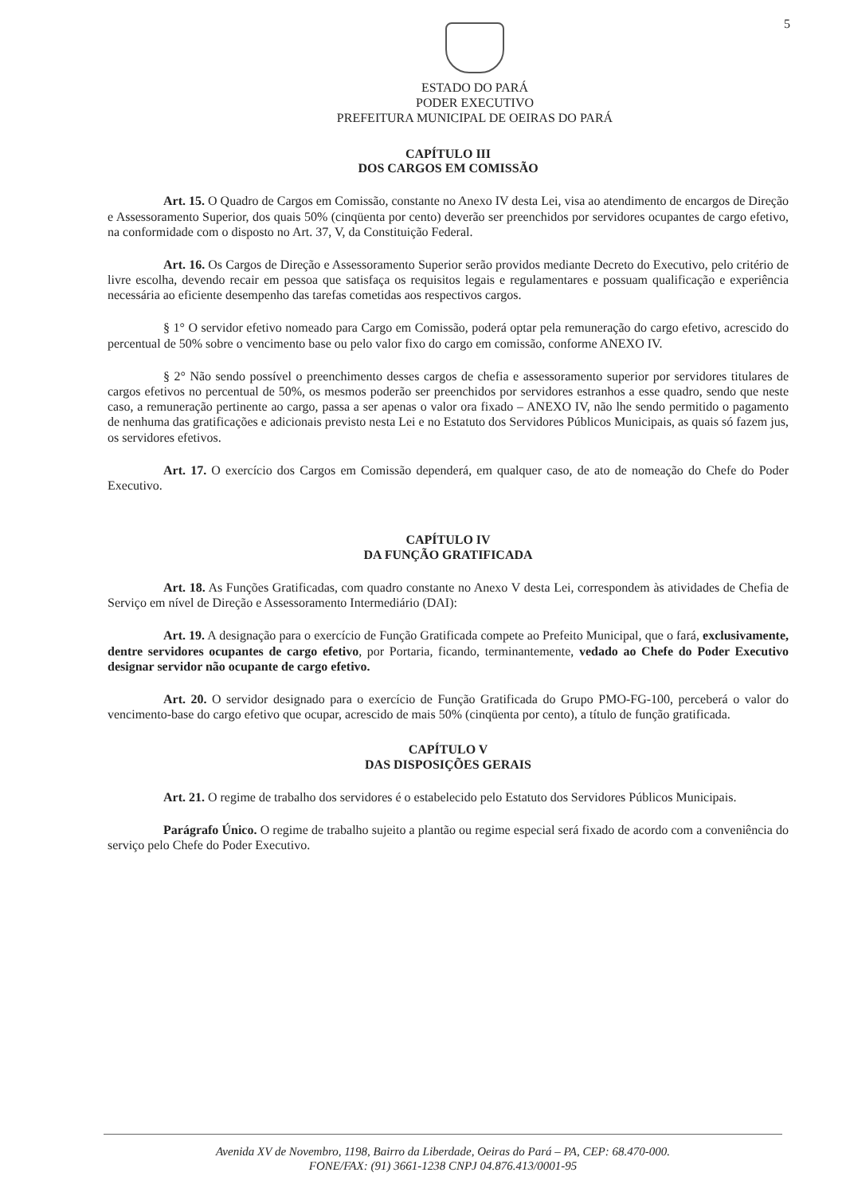5
ESTADO DO PARÁ
PODER EXECUTIVO
PREFEITURA MUNICIPAL DE OEIRAS DO PARÁ
CAPÍTULO III
DOS CARGOS EM COMISSÃO
Art. 15. O Quadro de Cargos em Comissão, constante no Anexo IV desta Lei, visa ao atendimento de encargos de Direção e Assessoramento Superior, dos quais 50% (cinqüenta por cento) deverão ser preenchidos por servidores ocupantes de cargo efetivo, na conformidade com o disposto no Art. 37, V, da Constituição Federal.
Art. 16. Os Cargos de Direção e Assessoramento Superior serão providos mediante Decreto do Executivo, pelo critério de livre escolha, devendo recair em pessoa que satisfaça os requisitos legais e regulamentares e possuam qualificação e experiência necessária ao eficiente desempenho das tarefas cometidas aos respectivos cargos.
§ 1° O servidor efetivo nomeado para Cargo em Comissão, poderá optar pela remuneração do cargo efetivo, acrescido do percentual de 50% sobre o vencimento base ou pelo valor fixo do cargo em comissão, conforme ANEXO IV.
§ 2° Não sendo possível o preenchimento desses cargos de chefia e assessoramento superior por servidores titulares de cargos efetivos no percentual de 50%, os mesmos poderão ser preenchidos por servidores estranhos a esse quadro, sendo que neste caso, a remuneração pertinente ao cargo, passa a ser apenas o valor ora fixado – ANEXO IV, não lhe sendo permitido o pagamento de nenhuma das gratificações e adicionais previsto nesta Lei e no Estatuto dos Servidores Públicos Municipais, as quais só fazem jus, os servidores efetivos.
Art. 17. O exercício dos Cargos em Comissão dependerá, em qualquer caso, de ato de nomeação do Chefe do Poder Executivo.
CAPÍTULO IV
DA FUNÇÃO GRATIFICADA
Art. 18. As Funções Gratificadas, com quadro constante no Anexo V desta Lei, correspondem às atividades de Chefia de Serviço em nível de Direção e Assessoramento Intermediário (DAI):
Art. 19. A designação para o exercício de Função Gratificada compete ao Prefeito Municipal, que o fará, exclusivamente, dentre servidores ocupantes de cargo efetivo, por Portaria, ficando, terminantemente, vedado ao Chefe do Poder Executivo designar servidor não ocupante de cargo efetivo.
Art. 20. O servidor designado para o exercício de Função Gratificada do Grupo PMO-FG-100, perceberá o valor do vencimento-base do cargo efetivo que ocupar, acrescido de mais 50% (cinqüenta por cento), a título de função gratificada.
CAPÍTULO V
DAS DISPOSIÇÕES GERAIS
Art. 21. O regime de trabalho dos servidores é o estabelecido pelo Estatuto dos Servidores Públicos Municipais.
Parágrafo Único. O regime de trabalho sujeito a plantão ou regime especial será fixado de acordo com a conveniência do serviço pelo Chefe do Poder Executivo.
Avenida XV de Novembro, 1198, Bairro da Liberdade, Oeiras do Pará – PA, CEP: 68.470-000.
FONE/FAX: (91) 3661-1238 CNPJ 04.876.413/0001-95